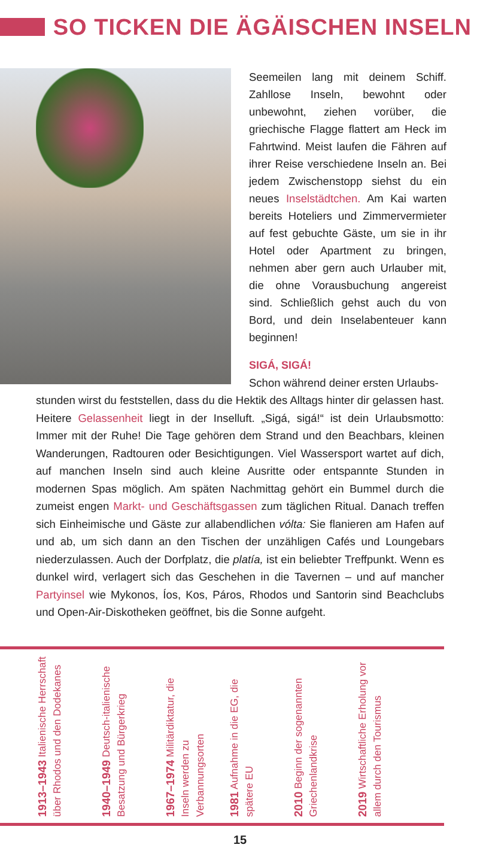SO TICKEN DIE ÄGÄISCHEN INSELN
Seemeilen lang mit deinem Schiff. Zahllose Inseln, bewohnt oder unbewohnt, ziehen vorüber, die griechische Flagge flattert am Heck im Fahrtwind. Meist laufen die Fähren auf ihrer Reise verschiedene Inseln an. Bei jedem Zwischenstopp siehst du ein neues Inselstädtchen. Am Kai warten bereits Hoteliers und Zimmervermieter auf fest gebuchte Gäste, um sie in ihr Hotel oder Apartment zu bringen, nehmen aber gern auch Urlauber mit, die ohne Vorausbuchung angereist sind. Schließlich gehst auch du von Bord, und dein Inselabenteuer kann beginnen!
SIGÁ, SIGÁ!
Schon während deiner ersten Urlaubs-
stunden wirst du feststellen, dass du die Hektik des Alltags hinter dir gelassen hast. Heitere Gelassenheit liegt in der Inselluft. „Sigá, sigá!“ ist dein Urlaubsmotto: Immer mit der Ruhe! Die Tage gehören dem Strand und den Beachbars, kleinen Wanderungen, Radtouren oder Besichtigungen. Viel Wassersport wartet auf dich, auf manchen Inseln sind auch kleine Ausritte oder entspannte Stunden in modernen Spas möglich. Am späten Nachmittag gehört ein Bummel durch die zumeist engen Markt- und Geschäftsgassen zum täglichen Ritual. Danach treffen sich Einheimische und Gäste zur allabendlichen vólta: Sie flanieren am Hafen auf und ab, um sich dann an den Tischen der unzähligen Cafés und Loungebars niederzulassen. Auch der Dorfplatz, die platía, ist ein beliebter Treffpunkt. Wenn es dunkel wird, verlagert sich das Geschehen in die Tavernen – und auf mancher Partyinsel wie Mykonos, Íos, Kos, Páros, Rhodos und Santorin sind Beachclubs und Open-Air-Diskotheken geöffnet, bis die Sonne aufgeht.
1913–1943 Italienische Herrschaft über Rhodos und den Dodekanes
1940–1949 Deutsch-italienische Besatzung und Bürgerkrieg
1967–1974 Militärdiktatur, die Inseln werden zu Verbannungsorten
1981 Aufnahme in die EG, die spätere EU
2010 Beginn der sogenannten Griechenlandkrise
2019 Wirtschaftliche Erholung vor allem durch den Tourismus
15